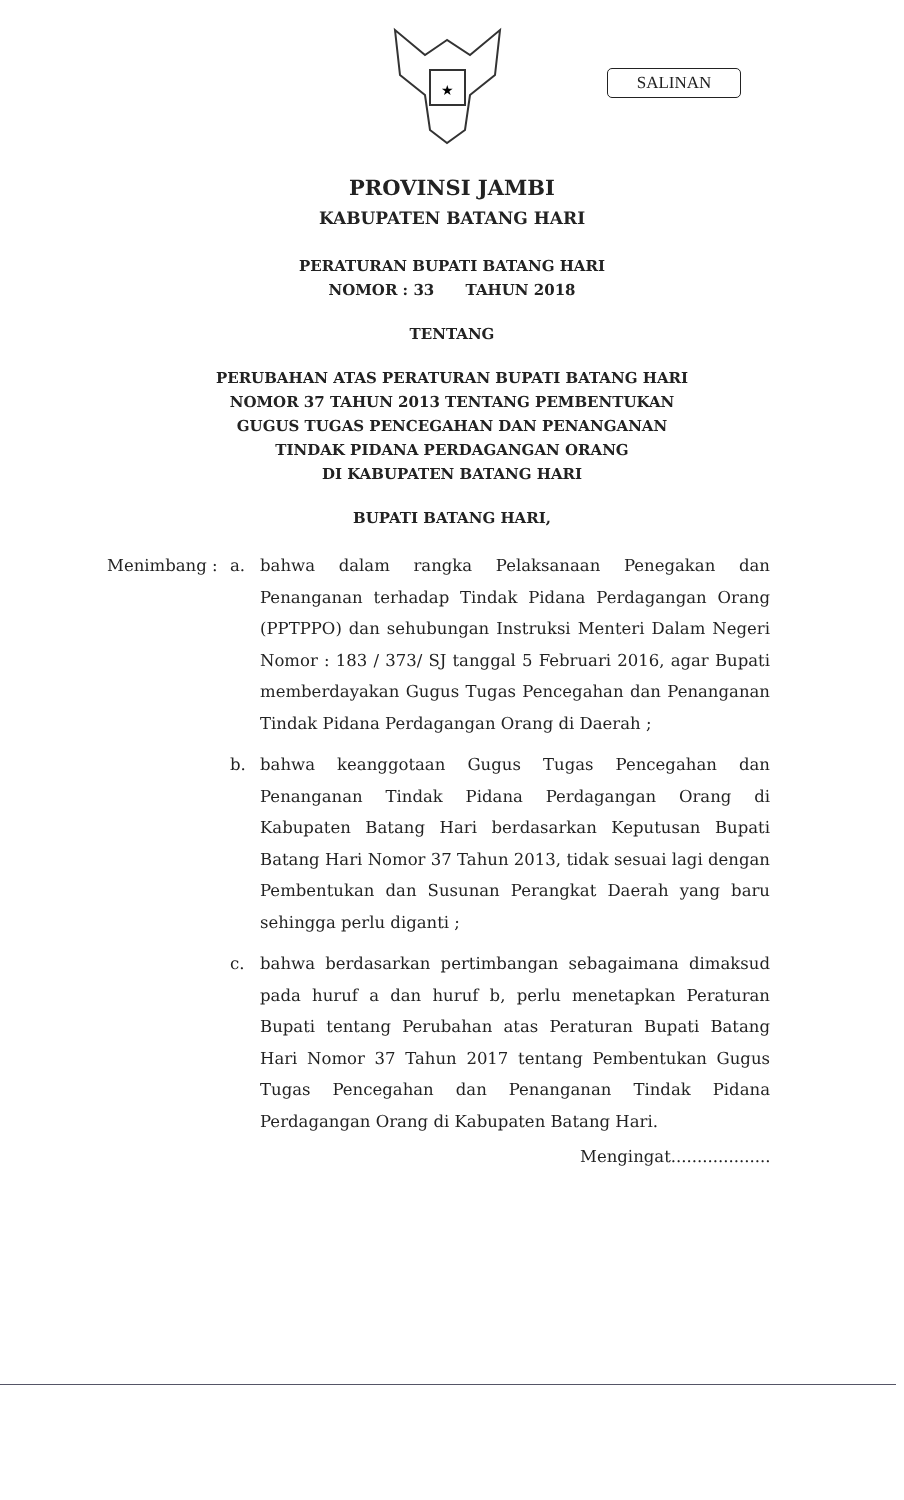★
SALINAN
PROVINSI JAMBI
KABUPATEN BATANG HARI
PERATURAN BUPATI BATANG HARI
NOMOR : 33 TAHUN 2018
TENTANG
PERUBAHAN ATAS PERATURAN BUPATI BATANG HARI
NOMOR 37 TAHUN 2013 TENTANG PEMBENTUKAN
GUGUS TUGAS PENCEGAHAN DAN PENANGANAN
TINDAK PIDANA PERDAGANGAN ORANG
DI KABUPATEN BATANG HARI
BUPATI BATANG HARI,
Menimbang : a. bahwa dalam rangka Pelaksanaan Penegakan dan Penanganan terhadap Tindak Pidana Perdagangan Orang (PPTPPO) dan sehubungan Instruksi Menteri Dalam Negeri Nomor : 183 / 373/ SJ tanggal 5 Februari 2016, agar Bupati memberdayakan Gugus Tugas Pencegahan dan Penanganan Tindak Pidana Perdagangan Orang di Daerah ;
b. bahwa keanggotaan Gugus Tugas Pencegahan dan Penanganan Tindak Pidana Perdagangan Orang di Kabupaten Batang Hari berdasarkan Keputusan Bupati Batang Hari Nomor 37 Tahun 2013, tidak sesuai lagi dengan Pembentukan dan Susunan Perangkat Daerah yang baru sehingga perlu diganti ;
c. bahwa berdasarkan pertimbangan sebagaimana dimaksud pada huruf a dan huruf b, perlu menetapkan Peraturan Bupati tentang Perubahan atas Peraturan Bupati Batang Hari Nomor 37 Tahun 2017 tentang Pembentukan Gugus Tugas Pencegahan dan Penanganan Tindak Pidana Perdagangan Orang di Kabupaten Batang Hari.
Mengingat...................